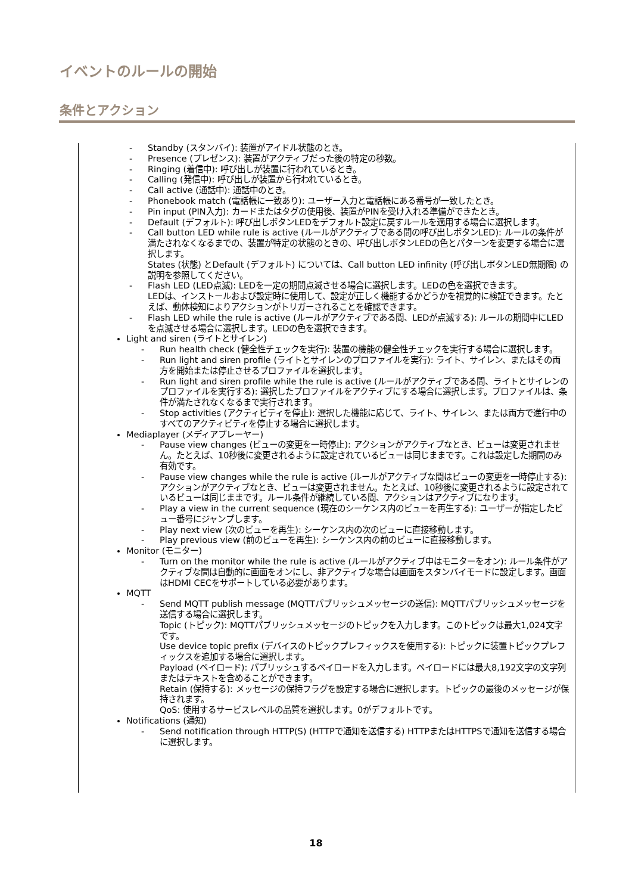イベントのルールの開始
条件とアクション
- Standby (スタンバイ): 装置がアイドル状態のとき。
- Presence (プレゼンス): 装置がアクティブだった後の特定の秒数。
- Ringing (着信中): 呼び出しが装置に行われているとき。
- Calling (発信中): 呼び出しが装置から行われているとき。
- Call active (通話中): 通話中のとき。
- Phonebook match (電話帳に一致あり): ユーザー入力と電話帳にある番号が一致したとき。
- Pin input (PIN入力): カードまたはタグの使用後、装置がPINを受け入れる準備ができたとき。
- Default (デフォルト): 呼び出しボタンLEDをデフォルト設定に戻すルールを適用する場合に選択します。
- Call button LED while rule is active (ルールがアクティブである間の呼び出しボタンLED): ルールの条件が満たされなくなるまでの、装置が特定の状態のときの、呼び出しボタンLEDの色とパターンを変更する場合に選択します。
States (状態) とDefault (デフォルト) については、Call button LED infinity (呼び出しボタンLED無期限) の説明を参照してください。
- Flash LED (LED点滅): LEDを一定の期間点滅させる場合に選択します。LEDの色を選択できます。
LEDは、インストールおよび設定時に使用して、設定が正しく機能するかどうかを視覚的に検証できます。たとえば、動体検知によりアクションがトリガーされることを確認できます。
- Flash LED while the rule is active (ルールがアクティブである間、LEDが点滅する): ルールの期間中にLEDを点滅させる場合に選択します。LEDの色を選択できます。
Light and siren (ライトとサイレン)
- Run health check (健全性チェックを実行): 装置の機能の健全性チェックを実行する場合に選択します。
- Run light and siren profile (ライトとサイレンのプロファイルを実行): ライト、サイレン、またはその両方を開始または停止させるプロファイルを選択します。
- Run light and siren profile while the rule is active (ルールがアクティブである間、ライトとサイレンのプロファイルを実行する): 選択したプロファイルをアクティブにする場合に選択します。プロファイルは、条件が満たされなくなるまで実行されます。
- Stop activities (アクティビティを停止): 選択した機能に応じて、ライト、サイレン、または両方で進行中のすべてのアクティビティを停止する場合に選択します。
Mediaplayer (メディアプレーヤー)
- Pause view changes (ビューの変更を一時停止): アクションがアクティブなとき、ビューは変更されません。たとえば、10秒後に変更されるように設定されているビューは同じままです。これは設定した期間のみ有効です。
- Pause view changes while the rule is active (ルールがアクティブな間はビューの変更を一時停止する): アクションがアクティブなとき、ビューは変更されません。たとえば、10秒後に変更されるように設定されているビューは同じままです。ルール条件が継続している間、アクションはアクティブになります。
- Play a view in the current sequence (現在のシーケンス内のビューを再生する): ユーザーが指定したビュー番号にジャンプします。
- Play next view (次のビューを再生): シーケンス内の次のビューに直接移動します。
- Play previous view (前のビューを再生): シーケンス内の前のビューに直接移動します。
Monitor (モニター)
- Turn on the monitor while the rule is active (ルールがアクティブ中はモニターをオン): ルール条件がアクティブな間は自動的に画面をオンにし、非アクティブな場合は画面をスタンバイモードに設定します。画面はHDMI CECをサポートしている必要があります。
MQTT
- Send MQTT publish message (MQTTパブリッシュメッセージの送信): MQTTパブリッシュメッセージを送信する場合に選択します。
Topic (トピック): MQTTパブリッシュメッセージのトピックを入力します。このトピックは最大1,024文字です。
Use device topic prefix (デバイスのトピックプレフィックスを使用する): トピックに装置トピックプレフィックスを追加する場合に選択します。
Payload (ペイロード): パブリッシュするペイロードを入力します。ペイロードには最大8,192文字の文字列またはテキストを含めることができます。
Retain (保持する): メッセージの保持フラグを設定する場合に選択します。トピックの最後のメッセージが保持されます。
QoS: 使用するサービスレベルの品質を選択します。0がデフォルトです。
Notifications (通知)
- Send notification through HTTP(S) (HTTPで通知を送信する) HTTPまたはHTTPSで通知を送信する場合に選択します。
18